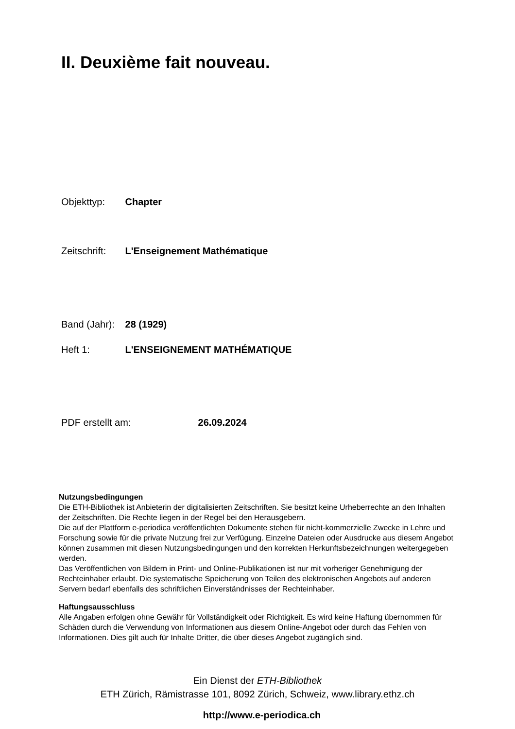II. Deuxième fait nouveau.
Objekttyp: Chapter
Zeitschrift: L'Enseignement Mathématique
Band (Jahr): 28 (1929)
Heft 1: L'ENSEIGNEMENT MATHÉMATIQUE
PDF erstellt am: 26.09.2024
Nutzungsbedingungen
Die ETH-Bibliothek ist Anbieterin der digitalisierten Zeitschriften. Sie besitzt keine Urheberrechte an den Inhalten der Zeitschriften. Die Rechte liegen in der Regel bei den Herausgebern.
Die auf der Plattform e-periodica veröffentlichten Dokumente stehen für nicht-kommerzielle Zwecke in Lehre und Forschung sowie für die private Nutzung frei zur Verfügung. Einzelne Dateien oder Ausdrucke aus diesem Angebot können zusammen mit diesen Nutzungsbedingungen und den korrekten Herkunftsbezeichnungen weitergegeben werden.
Das Veröffentlichen von Bildern in Print- und Online-Publikationen ist nur mit vorheriger Genehmigung der Rechteinhaber erlaubt. Die systematische Speicherung von Teilen des elektronischen Angebots auf anderen Servern bedarf ebenfalls des schriftlichen Einverständnisses der Rechteinhaber.
Haftungsausschluss
Alle Angaben erfolgen ohne Gewähr für Vollständigkeit oder Richtigkeit. Es wird keine Haftung übernommen für Schäden durch die Verwendung von Informationen aus diesem Online-Angebot oder durch das Fehlen von Informationen. Dies gilt auch für Inhalte Dritter, die über dieses Angebot zugänglich sind.
Ein Dienst der ETH-Bibliothek
ETH Zürich, Rämistrasse 101, 8092 Zürich, Schweiz, www.library.ethz.ch
http://www.e-periodica.ch